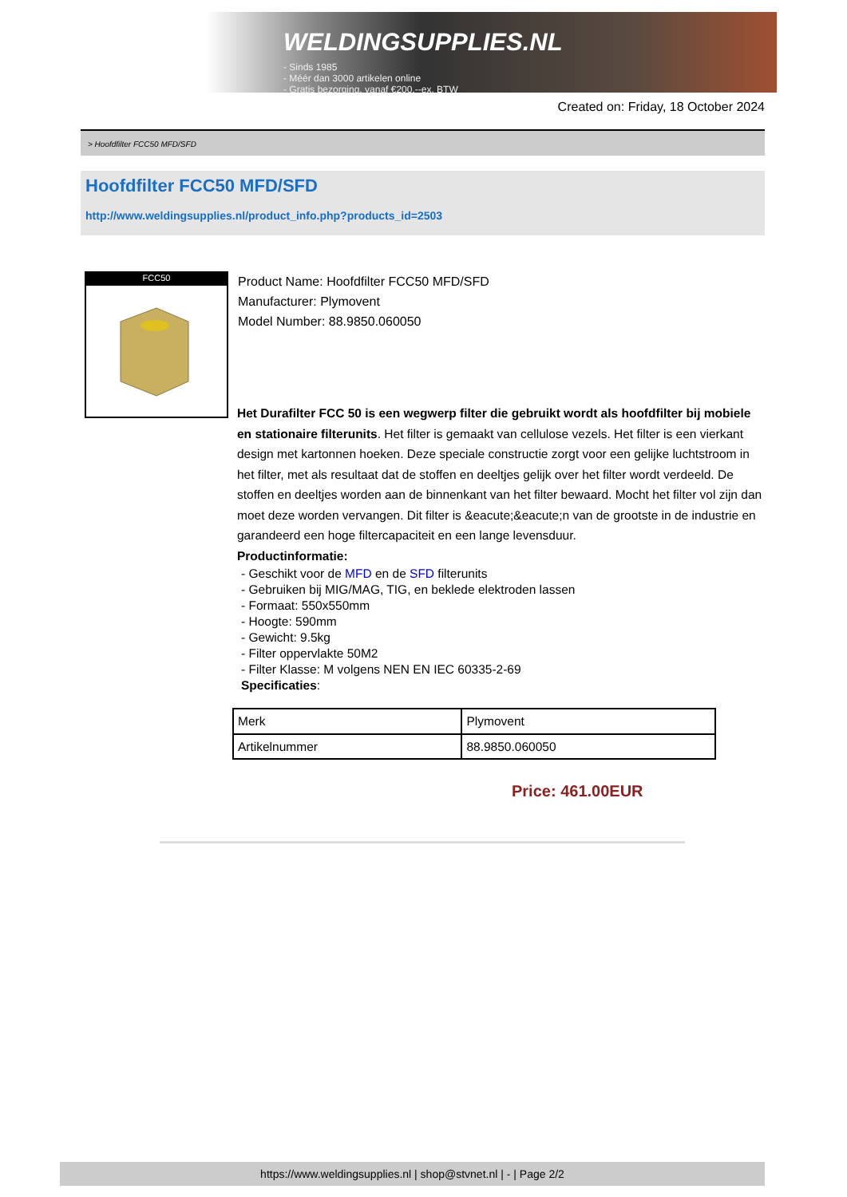WELDINGSUPPLIES.NL
- Sinds 1985
- Méér dan 3000 artikelen online
- Gratis bezorging, vanaf €200,--ex. BTW
Created on: Friday, 18 October 2024
> Hoofdfilter FCC50 MFD/SFD
Hoofdfilter FCC50 MFD/SFD
http://www.weldingsupplies.nl/product_info.php?products_id=2503
FCC50
Product Name: Hoofdfilter FCC50 MFD/SFD
Manufacturer: Plymovent
Model Number: 88.9850.060050
Het Durafilter FCC 50 is een wegwerp filter die gebruikt wordt als hoofdfilter bij mobiele en stationaire filterunits. Het filter is gemaakt van cellulose vezels. Het filter is een vierkant design met kartonnen hoeken. Deze speciale constructie zorgt voor een gelijke luchtstroom in het filter, met als resultaat dat de stoffen en deeltjes gelijk over het filter wordt verdeeld. De stoffen en deeltjes worden aan de binnenkant van het filter bewaard. Mocht het filter vol zijn dan moet deze worden vervangen. Dit filter is &eacute;&eacute;n van de grootste in de industrie en garandeerd een hoge filtercapaciteit en een lange levensduur.
Productinformatie:
- Geschikt voor de MFD en de SFD filterunits
- Gebruiken bij MIG/MAG, TIG, en beklede elektroden lassen
- Formaat: 550x550mm
- Hoogte: 590mm
- Gewicht: 9.5kg
- Filter oppervlakte 50M2
- Filter Klasse: M volgens NEN EN IEC 60335-2-69
Specificaties:
| Merk | Plymovent |
| Artikelnummer | 88.9850.060050 |
Price: 461.00EUR
https://www.weldingsupplies.nl | shop@stvnet.nl | - | Page 2/2